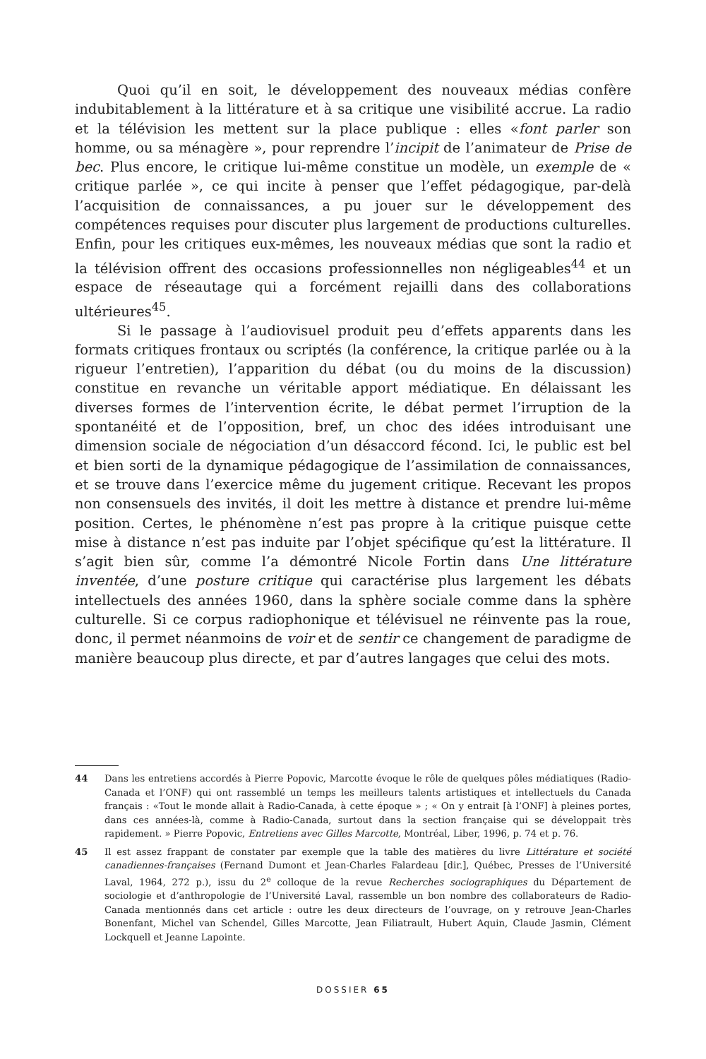Quoi qu’il en soit, le développement des nouveaux médias confère indubitablement à la littérature et à sa critique une visibilité accrue. La radio et la télévision les mettent sur la place publique : elles «font parler son homme, ou sa ménagère », pour reprendre l’incipit de l’animateur de Prise de bec. Plus encore, le critique lui-même constitue un modèle, un exemple de « critique parlée », ce qui incite à penser que l’effet pédagogique, par-delà l’acquisition de connaissances, a pu jouer sur le développement des compétences requises pour discuter plus largement de productions culturelles. Enfin, pour les critiques eux-mêmes, les nouveaux médias que sont la radio et la télévision offrent des occasions professionnelles non négligeables<sup>44</sup> et un espace de réseautage qui a forcément rejailli dans des collaborations ultérieures<sup>45</sup>.
Si le passage à l’audiovisuel produit peu d’effets apparents dans les formats critiques frontaux ou scriptés (la conférence, la critique parlée ou à la rigueur l’entretien), l’apparition du débat (ou du moins de la discussion) constitue en revanche un véritable apport médiatique. En délaissant les diverses formes de l’intervention écrite, le débat permet l’irruption de la spontanéité et de l’opposition, bref, un choc des idées introduisant une dimension sociale de négociation d’un désaccord fécond. Ici, le public est bel et bien sorti de la dynamique pédagogique de l’assimilation de connaissances, et se trouve dans l’exercice même du jugement critique. Recevant les propos non consensuels des invités, il doit les mettre à distance et prendre lui-même position. Certes, le phénomène n’est pas propre à la critique puisque cette mise à distance n’est pas induite par l’objet spécifique qu’est la littérature. Il s’agit bien sûr, comme l’a démontré Nicole Fortin dans Une littérature inventée, d’une posture critique qui caractérise plus largement les débats intellectuels des années 1960, dans la sphère sociale comme dans la sphère culturelle. Si ce corpus radiophonique et télévisuel ne réinvente pas la roue, donc, il permet néanmoins de voir et de sentir ce changement de paradigme de manière beaucoup plus directe, et par d’autres langages que celui des mots.
44 Dans les entretiens accordés à Pierre Popovic, Marcotte évoque le rôle de quelques pôles médiatiques (Radio-Canada et l’ONF) qui ont rassemblé un temps les meilleurs talents artistiques et intellectuels du Canada français : «Tout le monde allait à Radio-Canada, à cette époque » ; « On y entrait [à l’ONF] à pleines portes, dans ces années-là, comme à Radio-Canada, surtout dans la section française qui se développait très rapidement. » Pierre Popovic, Entretiens avec Gilles Marcotte, Montréal, Liber, 1996, p. 74 et p. 76.
45 Il est assez frappant de constater par exemple que la table des matières du livre Littérature et société canadiennes-françaises (Fernand Dumont et Jean-Charles Falardeau [dir.], Québec, Presses de l’Université Laval, 1964, 272 p.), issu du 2<sup>e</sup> colloque de la revue Recherches sociographiques du Département de sociologie et d’anthropologie de l’Université Laval, rassemble un bon nombre des collaborateurs de Radio-Canada mentionnés dans cet article : outre les deux directeurs de l’ouvrage, on y retrouve Jean-Charles Bonenfant, Michel van Schendel, Gilles Marcotte, Jean Filiatrault, Hubert Aquin, Claude Jasmin, Clément Lockquell et Jeanne Lapointe.
DOSSIER 65